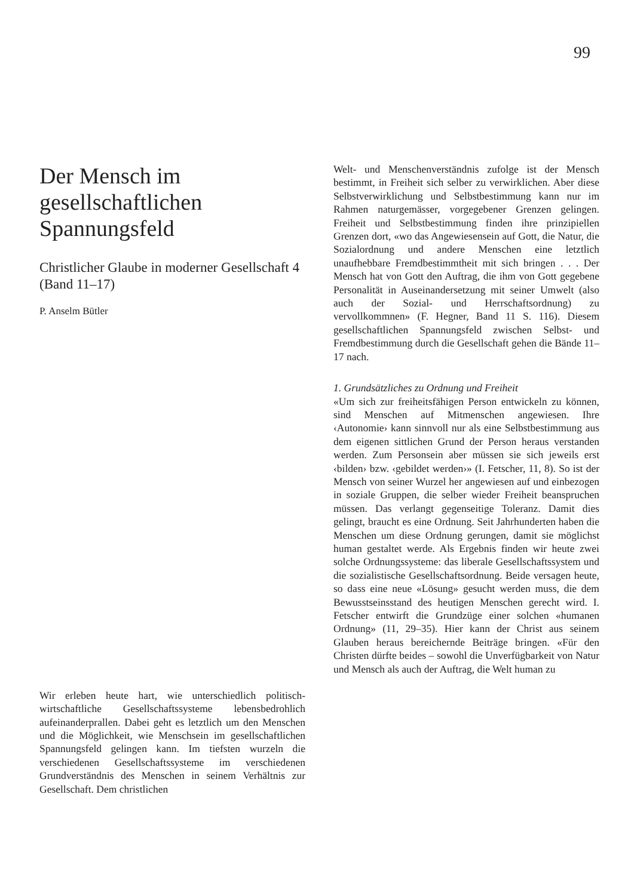99
Der Mensch im gesellschaftlichen Spannungsfeld
Christlicher Glaube in moderner Gesellschaft 4 (Band 11–17)
P. Anselm Bütler
Wir erleben heute hart, wie unterschiedlich politisch-wirtschaftliche Gesellschaftssysteme lebensbedrohlich aufeinanderprallen. Dabei geht es letztlich um den Menschen und die Möglichkeit, wie Menschsein im gesellschaftlichen Spannungsfeld gelingen kann. Im tiefsten wurzeln die verschiedenen Gesellschaftssysteme im verschiedenen Grundverständnis des Menschen in seinem Verhältnis zur Gesellschaft. Dem christlichen
Welt- und Menschenverständnis zufolge ist der Mensch bestimmt, in Freiheit sich selber zu verwirklichen. Aber diese Selbstverwirklichung und Selbstbestimmung kann nur im Rahmen naturgemässer, vorgegebener Grenzen gelingen. Freiheit und Selbstbestimmung finden ihre prinzipiellen Grenzen dort, «wo das Angewiesensein auf Gott, die Natur, die Sozialordnung und andere Menschen eine letztlich unaufhebbare Fremdbestimmtheit mit sich bringen . . . Der Mensch hat von Gott den Auftrag, die ihm von Gott gegebene Personalität in Auseinandersetzung mit seiner Umwelt (also auch der Sozial- und Herrschaftsordnung) zu vervollkommnen» (F. Hegner, Band 11 S. 116). Diesem gesellschaftlichen Spannungsfeld zwischen Selbst- und Fremdbestimmung durch die Gesellschaft gehen die Bände 11–17 nach.
1. Grundsätzliches zu Ordnung und Freiheit
«Um sich zur freiheitsfähigen Person entwickeln zu können, sind Menschen auf Mitmenschen angewiesen. Ihre ‹Autonomie› kann sinnvoll nur als eine Selbstbestimmung aus dem eigenen sittlichen Grund der Person heraus verstanden werden. Zum Personsein aber müssen sie sich jeweils erst ‹bilden› bzw. ‹gebildet werden›» (I. Fetscher, 11, 8). So ist der Mensch von seiner Wurzel her angewiesen auf und einbezogen in soziale Gruppen, die selber wieder Freiheit beanspruchen müssen. Das verlangt gegenseitige Toleranz. Damit dies gelingt, braucht es eine Ordnung. Seit Jahrhunderten haben die Menschen um diese Ordnung gerungen, damit sie möglichst human gestaltet werde. Als Ergebnis finden wir heute zwei solche Ordnungssysteme: das liberale Gesellschaftssystem und die sozialistische Gesellschaftsordnung. Beide versagen heute, so dass eine neue «Lösung» gesucht werden muss, die dem Bewusstseinsstand des heutigen Menschen gerecht wird. I. Fetscher entwirft die Grundzüge einer solchen «humanen Ordnung» (11, 29–35). Hier kann der Christ aus seinem Glauben heraus bereichernde Beiträge bringen. «Für den Christen dürfte beides – sowohl die Unverfügbarkeit von Natur und Mensch als auch der Auftrag, die Welt human zu